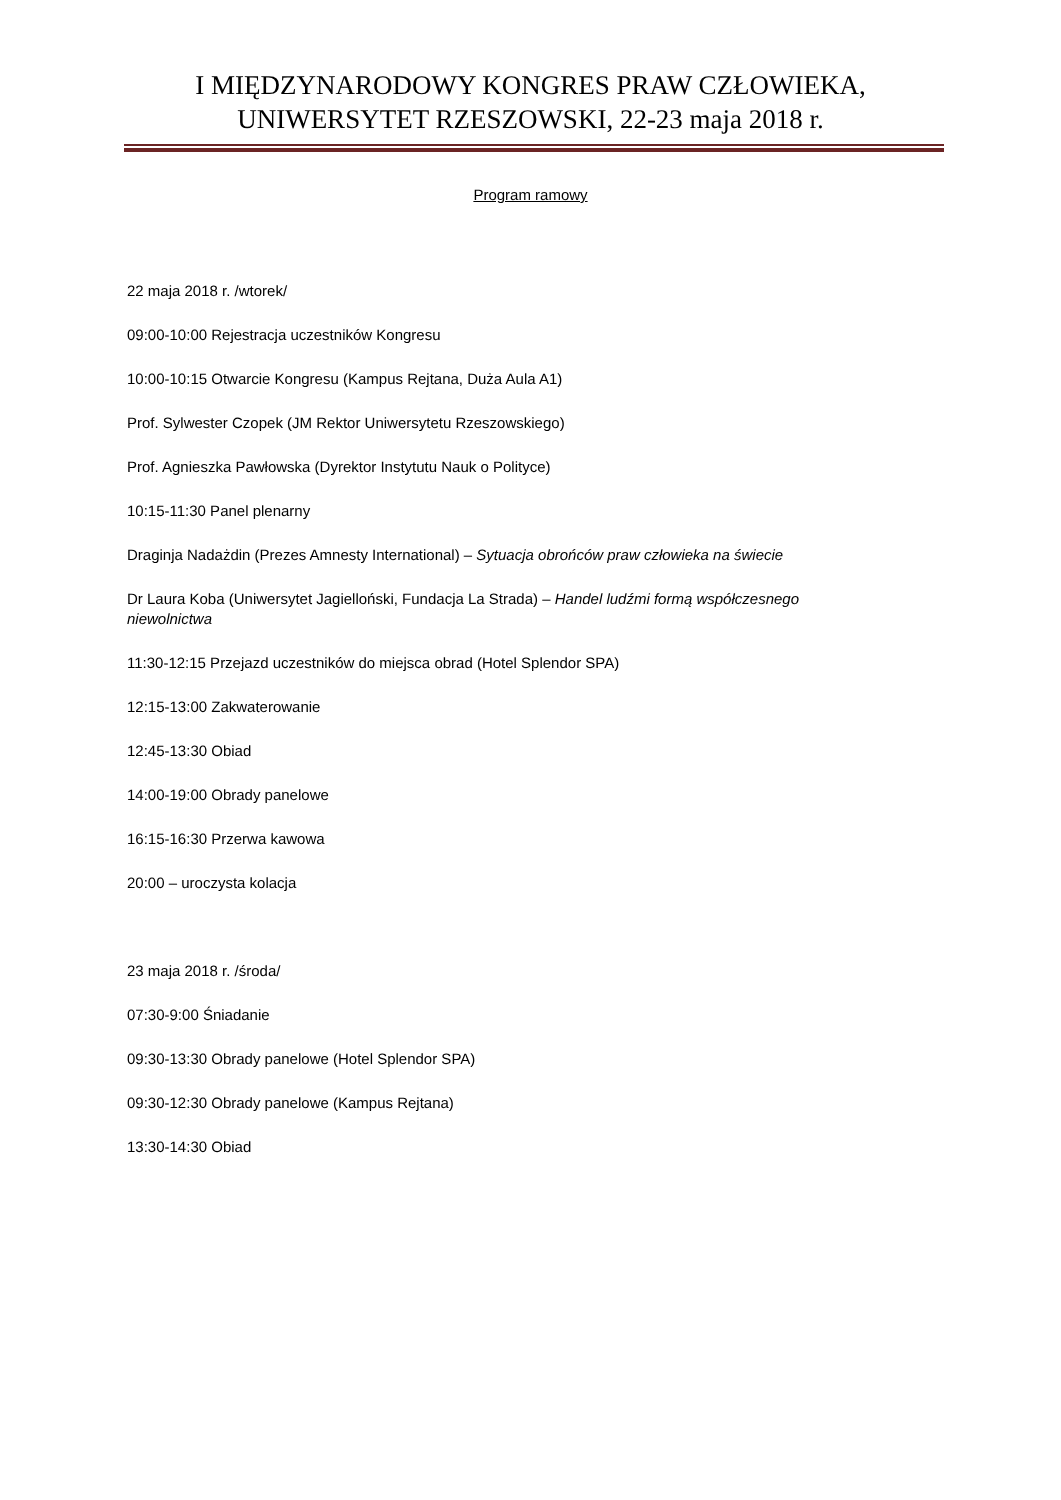I MIĘDZYNARODOWY KONGRES PRAW CZŁOWIEKA,
UNIWERSYTET RZESZOWSKI, 22-23 maja 2018 r.
Program ramowy
22 maja 2018 r. /wtorek/
09:00-10:00 Rejestracja uczestników Kongresu
10:00-10:15 Otwarcie Kongresu (Kampus Rejtana, Duża Aula A1)
Prof. Sylwester Czopek (JM Rektor Uniwersytetu Rzeszowskiego)
Prof. Agnieszka Pawłowska (Dyrektor Instytutu Nauk o Polityce)
10:15-11:30 Panel plenarny
Draginja Nadażdin (Prezes Amnesty International) – Sytuacja obrońców praw człowieka na świecie
Dr Laura Koba (Uniwersytet Jagielloński, Fundacja La Strada) – Handel ludźmi formą współczesnego niewolnictwa
11:30-12:15 Przejazd uczestników do miejsca obrad (Hotel Splendor SPA)
12:15-13:00 Zakwaterowanie
12:45-13:30 Obiad
14:00-19:00 Obrady panelowe
16:15-16:30 Przerwa kawowa
20:00 – uroczysta kolacja
23 maja 2018 r. /środa/
07:30-9:00 Śniadanie
09:30-13:30 Obrady panelowe (Hotel Splendor SPA)
09:30-12:30 Obrady panelowe (Kampus Rejtana)
13:30-14:30 Obiad